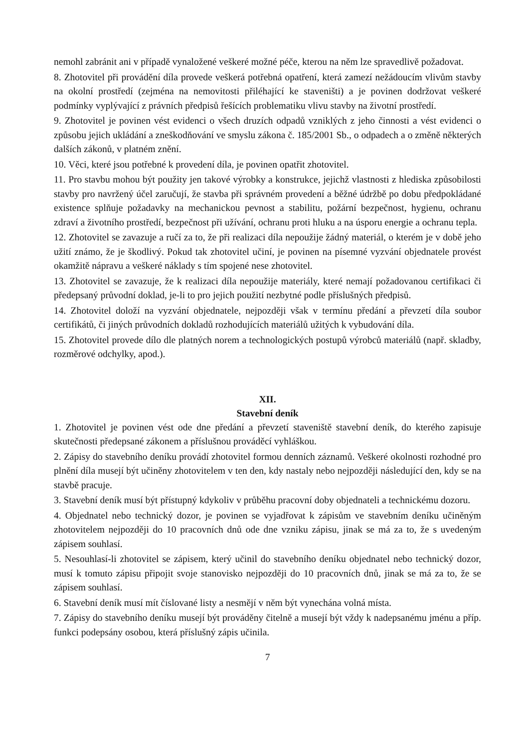nemohl zabránit ani v případě vynaložené veškeré možné péče, kterou na něm lze spravedlivě požadovat.
8. Zhotovitel při provádění díla provede veškerá potřebná opatření, která zamezí nežádoucím vlivům stavby na okolní prostředí (zejména na nemovitosti přiléhající ke staveništi) a je povinen dodržovat veškeré podmínky vyplývající z právních předpisů řešících problematiku vlivu stavby na životní prostředí.
9. Zhotovitel je povinen vést evidenci o všech druzích odpadů vzniklých z jeho činnosti a vést evidenci o způsobu jejich ukládání a zneškodňování ve smyslu zákona č. 185/2001 Sb., o odpadech a o změně některých dalších zákonů, v platném znění.
10. Věci, které jsou potřebné k provedení díla, je povinen opatřit zhotovitel.
11. Pro stavbu mohou být použity jen takové výrobky a konstrukce, jejichž vlastnosti z hlediska způsobilosti stavby pro navržený účel zaručují, že stavba při správném provedení a běžné údržbě po dobu předpokládané existence splňuje požadavky na mechanickou pevnost a stabilitu, požární bezpečnost, hygienu, ochranu zdraví a životního prostředí, bezpečnost při užívání, ochranu proti hluku a na úsporu energie a ochranu tepla.
12. Zhotovitel se zavazuje a ručí za to, že při realizaci díla nepoužije žádný materiál, o kterém je v době jeho užití známo, že je škodlivý. Pokud tak zhotovitel učiní, je povinen na písemné vyzvání objednatele provést okamžitě nápravu a veškeré náklady s tím spojené nese zhotovitel.
13. Zhotovitel se zavazuje, že k realizaci díla nepoužije materiály, které nemají požadovanou certifikaci či předepsaný průvodní doklad, je-li to pro jejich použití nezbytné podle příslušných předpisů.
14. Zhotovitel doloží na vyzvání objednatele, nejpozději však v termínu předání a převzetí díla soubor certifikátů, či jiných průvodních dokladů rozhodujících materiálů užitých k vybudování díla.
15. Zhotovitel provede dílo dle platných norem a technologických postupů výrobců materiálů (např. skladby, rozměrové odchylky, apod.).
XII.
Stavební deník
1. Zhotovitel je povinen vést ode dne předání a převzetí staveniště stavební deník, do kterého zapisuje skutečnosti předepsané zákonem a příslušnou prováděcí vyhláškou.
2. Zápisy do stavebního deníku provádí zhotovitel formou denních záznamů. Veškeré okolnosti rozhodné pro plnění díla musejí být učiněny zhotovitelem v ten den, kdy nastaly nebo nejpozději následující den, kdy se na stavbě pracuje.
3. Stavební deník musí být přístupný kdykoliv v průběhu pracovní doby objednateli a technickému dozoru.
4. Objednatel nebo technický dozor, je povinen se vyjadřovat k zápisům ve stavebním deníku učiněným zhotovitelem nejpozději do 10 pracovních dnů ode dne vzniku zápisu, jinak se má za to, že s uvedeným zápisem souhlasí.
5. Nesouhlasí-li zhotovitel se zápisem, který učinil do stavebního deníku objednatel nebo technický dozor, musí k tomuto zápisu připojit svoje stanovisko nejpozději do 10 pracovních dnů, jinak se má za to, že se zápisem souhlasí.
6. Stavební deník musí mít číslované listy a nesmějí v něm být vynechána volná místa.
7. Zápisy do stavebního deníku musejí být prováděny čitelně a musejí být vždy k nadepsanému jménu a příp. funkci podepsány osobou, která příslušný zápis učinila.
7